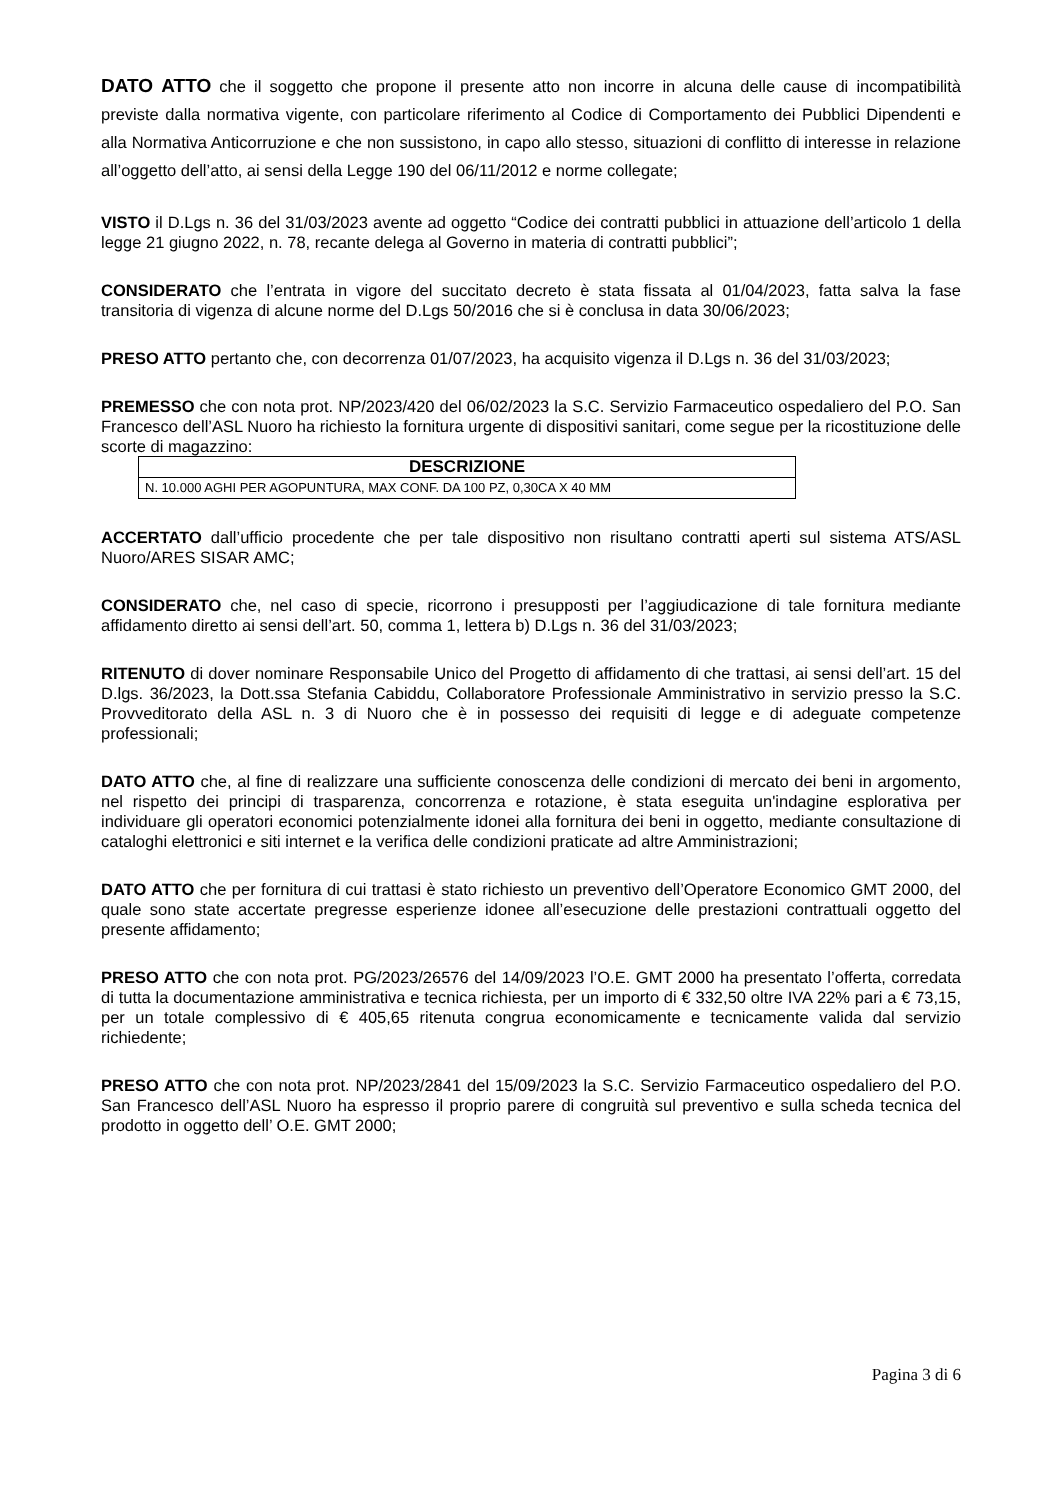DATO ATTO che il soggetto che propone il presente atto non incorre in alcuna delle cause di incompatibilità previste dalla normativa vigente, con particolare riferimento al Codice di Comportamento dei Pubblici Dipendenti e alla Normativa Anticorruzione e che non sussistono, in capo allo stesso, situazioni di conflitto di interesse in relazione all’oggetto dell’atto, ai sensi della Legge 190 del 06/11/2012 e norme collegate;
VISTO il D.Lgs n. 36 del 31/03/2023 avente ad oggetto “Codice dei contratti pubblici in attuazione dell’articolo 1 della legge 21 giugno 2022, n. 78, recante delega al Governo in materia di contratti pubblici”;
CONSIDERATO che l’entrata in vigore del succitato decreto è stata fissata al 01/04/2023, fatta salva la fase transitoria di vigenza di alcune norme del D.Lgs 50/2016 che si è conclusa in data 30/06/2023;
PRESO ATTO pertanto che, con decorrenza 01/07/2023, ha acquisito vigenza il D.Lgs n. 36 del 31/03/2023;
PREMESSO che con nota prot. NP/2023/420 del 06/02/2023 la S.C. Servizio Farmaceutico ospedaliero del P.O. San Francesco dell’ASL Nuoro ha richiesto la fornitura urgente di dispositivi sanitari, come segue per la ricostituzione delle scorte di magazzino:
| DESCRIZIONE |
| --- |
| N. 10.000 AGHI PER AGOPUNTURA, MAX CONF. DA 100 PZ, 0,30CA X 40 MM |
ACCERTATO dall’ufficio procedente che per tale dispositivo non risultano contratti aperti sul sistema ATS/ASL Nuoro/ARES SISAR AMC;
CONSIDERATO che, nel caso di specie, ricorrono i presupposti per l’aggiudicazione di tale fornitura mediante affidamento diretto ai sensi dell’art. 50, comma 1, lettera b) D.Lgs n. 36 del 31/03/2023;
RITENUTO di dover nominare Responsabile Unico del Progetto di affidamento di che trattasi, ai sensi dell’art. 15 del D.lgs. 36/2023, la Dott.ssa Stefania Cabiddu, Collaboratore Professionale Amministrativo in servizio presso la S.C. Provveditorato della ASL n. 3 di Nuoro che è in possesso dei requisiti di legge e di adeguate competenze professionali;
DATO ATTO che, al fine di realizzare una sufficiente conoscenza delle condizioni di mercato dei beni in argomento, nel rispetto dei principi di trasparenza, concorrenza e rotazione, è stata eseguita un'indagine esplorativa per individuare gli operatori economici potenzialmente idonei alla fornitura dei beni in oggetto, mediante consultazione di cataloghi elettronici e siti internet e la verifica delle condizioni praticate ad altre Amministrazioni;
DATO ATTO che per fornitura di cui trattasi è stato richiesto un preventivo dell’Operatore Economico GMT 2000, del quale sono state accertate pregresse esperienze idonee all’esecuzione delle prestazioni contrattuali oggetto del presente affidamento;
PRESO ATTO che con nota prot. PG/2023/26576 del 14/09/2023 l’O.E. GMT 2000 ha presentato l’offerta, corredata di tutta la documentazione amministrativa e tecnica richiesta, per un importo di € 332,50 oltre IVA 22% pari a € 73,15, per un totale complessivo di € 405,65 ritenuta congrua economicamente e tecnicamente valida dal servizio richiedente;
PRESO ATTO che con nota prot. NP/2023/2841 del 15/09/2023 la S.C. Servizio Farmaceutico ospedaliero del P.O. San Francesco dell’ASL Nuoro ha espresso il proprio parere di congruità sul preventivo e sulla scheda tecnica del prodotto in oggetto dell’ O.E. GMT 2000;
Pagina 3 di 6